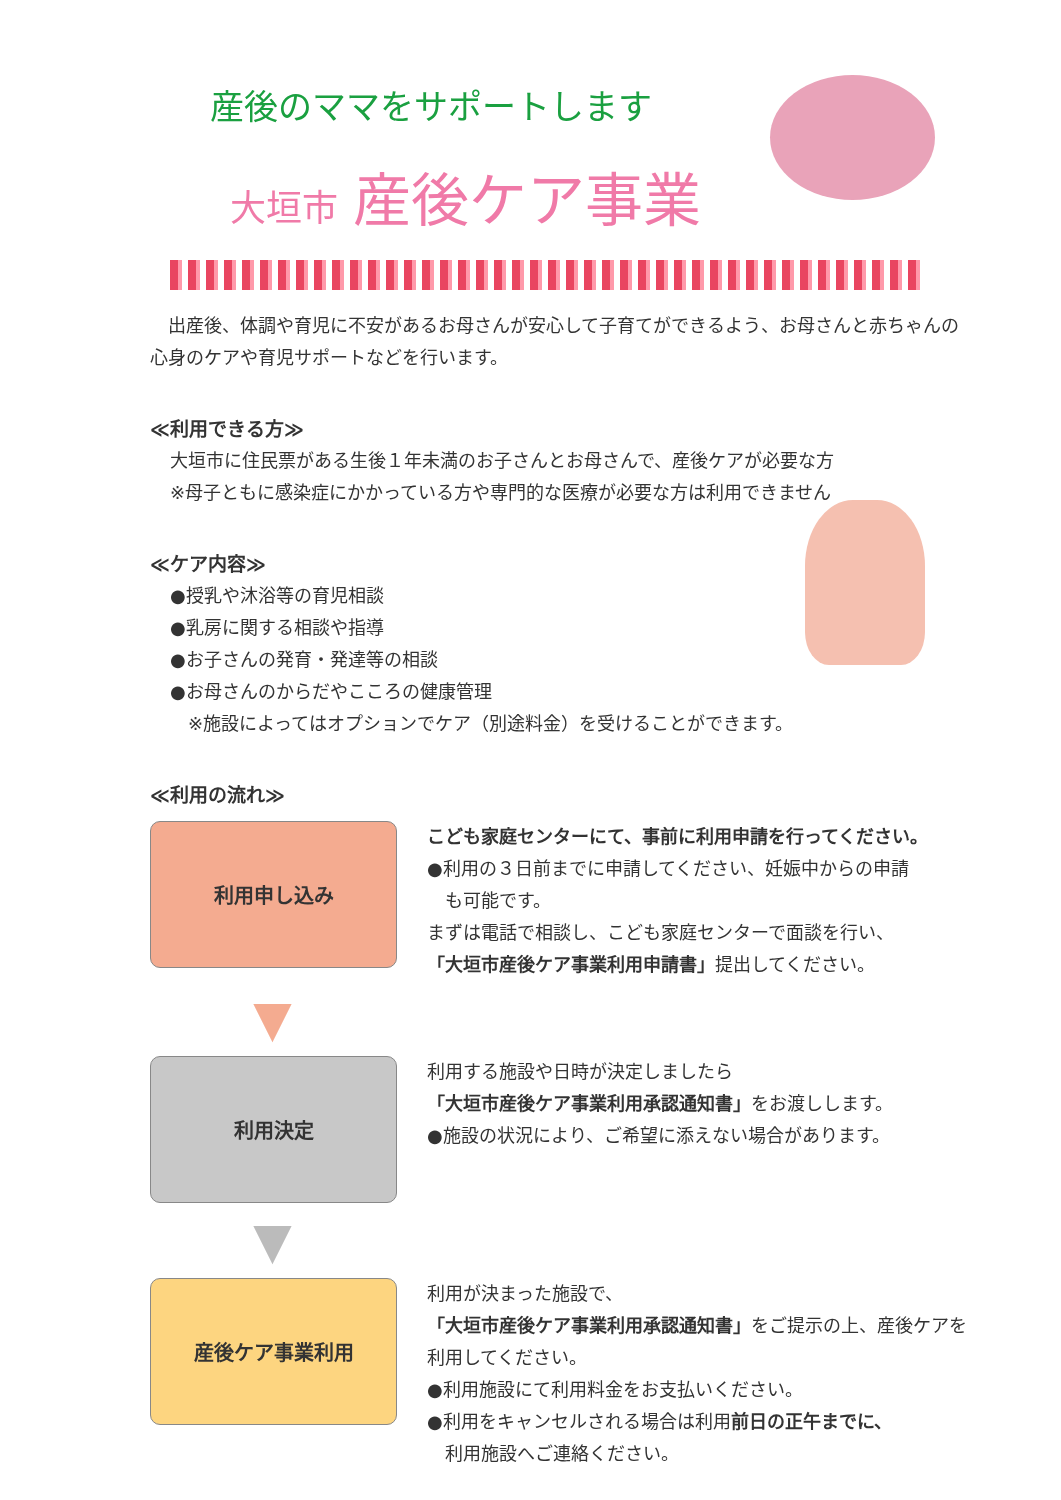産後のママをサポートします
大垣市 産後ケア事業
　出産後、体調や育児に不安があるお母さんが安心して子育てができるよう、お母さんと赤ちゃんの心身のケアや育児サポートなどを行います。
≪利用できる方≫
大垣市に住民票がある生後１年未満のお子さんとお母さんで、産後ケアが必要な方
※母子ともに感染症にかかっている方や専門的な医療が必要な方は利用できません
≪ケア内容≫
●授乳や沐浴等の育児相談
●乳房に関する相談や指導
●お子さんの発育・発達等の相談
●お母さんのからだやこころの健康管理
　※施設によってはオプションでケア（別途料金）を受けることができます。
≪利用の流れ≫
利用申し込み
こども家庭センターにて、事前に利用申請を行ってください。
●利用の３日前までに申請してください、妊娠中からの申請
　も可能です。
まずは電話で相談し、こども家庭センターで面談を行い、
「大垣市産後ケア事業利用申請書」提出してください。
▼
利用決定
利用する施設や日時が決定しましたら
「大垣市産後ケア事業利用承認通知書」をお渡しします。
●施設の状況により、ご希望に添えない場合があります。
▼
産後ケア事業利用
利用が決まった施設で、
「大垣市産後ケア事業利用承認通知書」をご提示の上、産後ケアを利用してください。
●利用施設にて利用料金をお支払いください。
●利用をキャンセルされる場合は利用前日の正午までに、
　利用施設へご連絡ください。